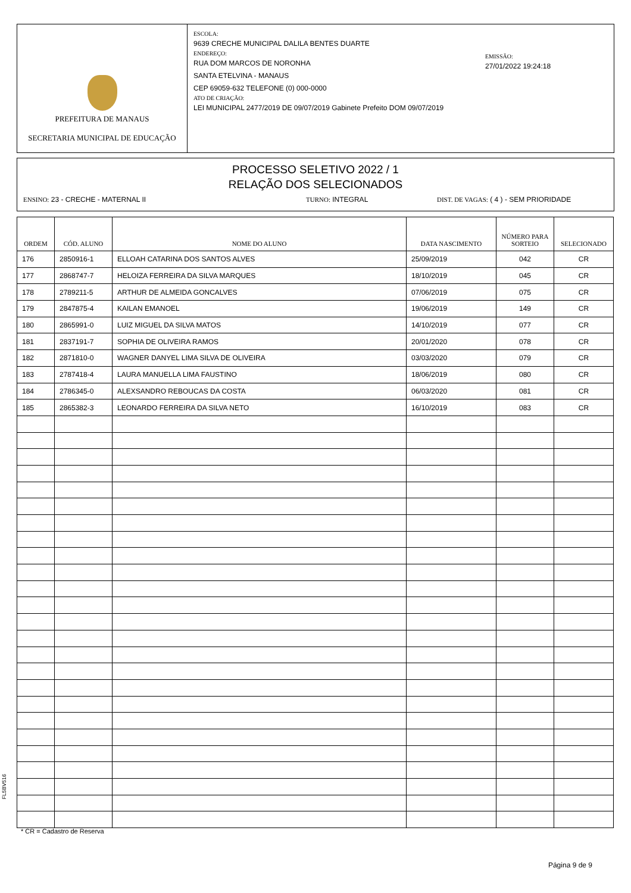PREFEITURA DE MANAUS
SECRETARIA MUNICIPAL DE EDUCAÇÃO
ESCOLA:
9639 CRECHE MUNICIPAL DALILA BENTES DUARTE
ENDEREÇO:
RUA DOM MARCOS DE NORONHA
SANTA ETELVINA - MANAUS
CEP 69059-632 TELEFONE (0) 000-0000
ATO DE CRIAÇÃO:
LEI MUNICIPAL 2477/2019 DE 09/07/2019 Gabinete Prefeito DOM 09/07/2019
EMISSÃO:
27/01/2022 19:24:18
PROCESSO SELETIVO 2022 / 1
RELAÇÃO DOS SELECIONADOS
ENSINO: 23 - CRECHE - MATERNAL II TURNO: INTEGRAL DIST. DE VAGAS: ( 4 ) - SEM PRIORIDADE
| ORDEM | CÓD. ALUNO | NOME DO ALUNO | DATA NASCIMENTO | NÚMERO PARA SORTEIO | SELECIONADO |
| --- | --- | --- | --- | --- | --- |
| 176 | 2850916-1 | ELLOAH CATARINA DOS SANTOS ALVES | 25/09/2019 | 042 | CR |
| 177 | 2868747-7 | HELOIZA FERREIRA DA SILVA MARQUES | 18/10/2019 | 045 | CR |
| 178 | 2789211-5 | ARTHUR DE ALMEIDA GONCALVES | 07/06/2019 | 075 | CR |
| 179 | 2847875-4 | KAILAN EMANOEL | 19/06/2019 | 149 | CR |
| 180 | 2865991-0 | LUIZ MIGUEL DA SILVA MATOS | 14/10/2019 | 077 | CR |
| 181 | 2837191-7 | SOPHIA DE OLIVEIRA RAMOS | 20/01/2020 | 078 | CR |
| 182 | 2871810-0 | WAGNER DANYEL LIMA SILVA DE OLIVEIRA | 03/03/2020 | 079 | CR |
| 183 | 2787418-4 | LAURA MANUELLA LIMA FAUSTINO | 18/06/2019 | 080 | CR |
| 184 | 2786345-0 | ALEXSANDRO REBOUCAS DA COSTA | 06/03/2020 | 081 | CR |
| 185 | 2865382-3 | LEONARDO FERREIRA DA SILVA NETO | 16/10/2019 | 083 | CR |
FL5BV516
* CR = Cadastro de Reserva
Página 9 de 9